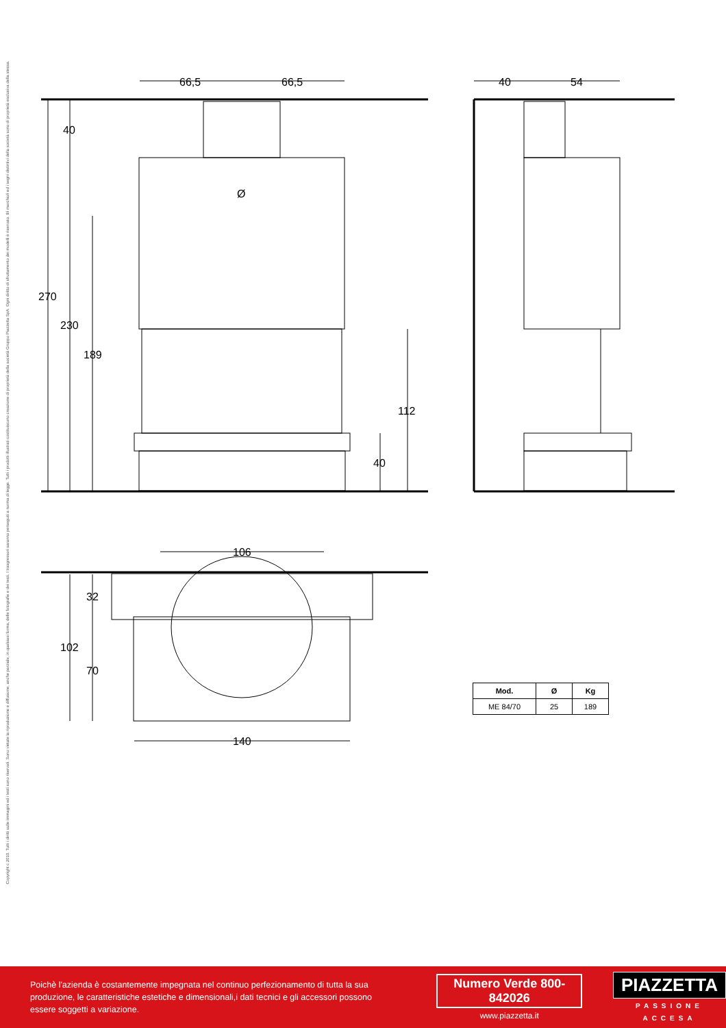Copyright c 2010. Tutti i diritti sulle immagini ed i testi sono riservati. Sono vietate la riproduzione e diffusione, anche parziale, in qualsiasi forma, delle fotografie e dei testi. I trasgressori saranno perseguiti a norma di legge. Tutti i prodotti illustrati costituiscono creazione di proprietà della società Gruppo Piazzetta SpA. Ogni diritto di sfruttamento dei modelli è riservato. Il/i marchio/i ed i segni distintivi della società sono di proprietà esclusiva della stessa.
66,5
66,5
40
270
230
189
112
40
Ø
40
54
106
32
102
70
140
| Mod. | Ø | Kg |
| --- | --- | --- |
| ME 84/70 | 25 | 189 |
Poichè l'azienda è costantemente impegnata nel continuo perfezionamento di tutta la sua produzione, le caratteristiche estetiche e dimensionali,i dati tecnici e gli accessori possono essere soggetti a variazione.
Numero Verde 800-842026
www.piazzetta.it
PIAZZETTA
PASSIONE ACCESA